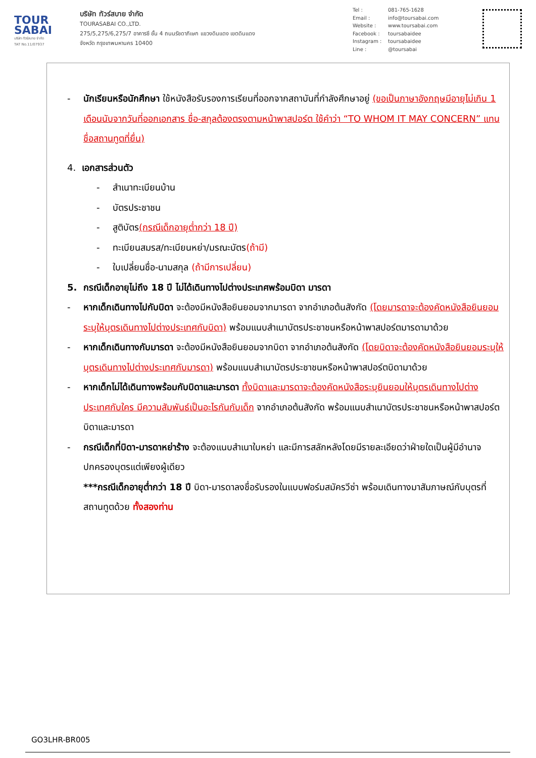TOUR
SABAI
บริษัท ทัวร์สบาย จำกัด
TAT No.11/07937
บริษัท ทัวร์สบาย จำกัด
TOURASABAI CO.,LTD.
275/5,275/6,275/7 อาคารซี ชั้น 4 ถนนรัชดาภิเษก แขวงดินแดง เขตดินแดง
จังหวัด กรุงเทพมหานคร 10400
Tel : 081-765-1628
Email : info@toursabai.com
Website : www.toursabai.com
Facebook : toursabaidee
Instagram : toursabaidee
Line : @toursabai
- นักเรียนหรือนักศึกษา ใช้หนังสือรับรองการเรียนที่ออกจากสถาบันที่กำลังศึกษาอยู่ (ขอเป็นภาษาอังกฤษมีอายุไม่เกิน 1 เดือนนับจากวันที่ออกเอกสาร ชื่อ-สกุลต้องตรงตามหน้าพาสปอร์ต ใช้คำว่า “TO WHOM IT MAY CONCERN” แทนชื่อสถานทูตที่ยื่น)
4. เอกสารส่วนตัว
- สำเนาทะเบียนบ้าน
- บัตรประชาชน
- สูติบัตร(กรณีเด็กอายุต่ำกว่า 18 ปี)
- ทะเบียนสมรส/ทะเบียนหย่า/มรณะบัตร(ถ้ามี)
- ใบเปลี่ยนชื่อ-นามสกุล (ถ้ามีการเปลี่ยน)
5. กรณีเด็กอายุไม่ถึง 18 ปี ไม่ได้เดินทางไปต่างประเทศพร้อมบิดา มารดา
- หากเด็กเดินทางไปกับบิดา จะต้องมีหนังสือยินยอมจากมารดา จากอำเภอต้นสังกัด (โดยมารดาจะต้องคัดหนังสือยินยอมระบุให้บุตรเดินทางไปต่างประเทศกับบิดา) พร้อมแนบสำเนาบัตรประชาชนหรือหน้าพาสปอร์ตมารดามาด้วย
- หากเด็กเดินทางกับมารดา จะต้องมีหนังสือยินยอมจากบิดา จากอำเภอต้นสังกัด (โดยบิดาจะต้องคัดหนังสือยินยอมระบุให้บุตรเดินทางไปต่างประเทศกับมารดา) พร้อมแนบสำเนาบัตรประชาชนหรือหน้าพาสปอร์ตบิดามาด้วย
- หากเด็กไม่ได้เดินทางพร้อมกับบิดาและมารดา ทั้งบิดาและมารดาจะต้องคัดหนังสือระบุยินยอมให้บุตรเดินทางไปต่างประเทศกับใคร มีความสัมพันธ์เป็นอะไรกันกับเด็ก จากอำเภอต้นสังกัด พร้อมแนบสำเนาบัตรประชาชนหรือหน้าพาสปอร์ตบิดาและมารดา
- กรณีเด็กที่บิดา-มารดาหย่าร้าง จะต้องแนบสำเนาใบหย่า และมีการสลักหลังโดยมีรายละเอียดว่าฝ่ายใดเป็นผู้มีอำนาจปกครองบุตรแต่เพียงผู้เดียว
***กรณีเด็กอายุต่ำกว่า 18 ปี บิดา-มารดาลงชื่อรับรองในแบบฟอร์มสมัครวีซ่า พร้อมเดินทางมาสัมภาษณ์กับบุตรที่สถานทูตด้วย ทั้งสองท่าน
GO3LHR-BR005